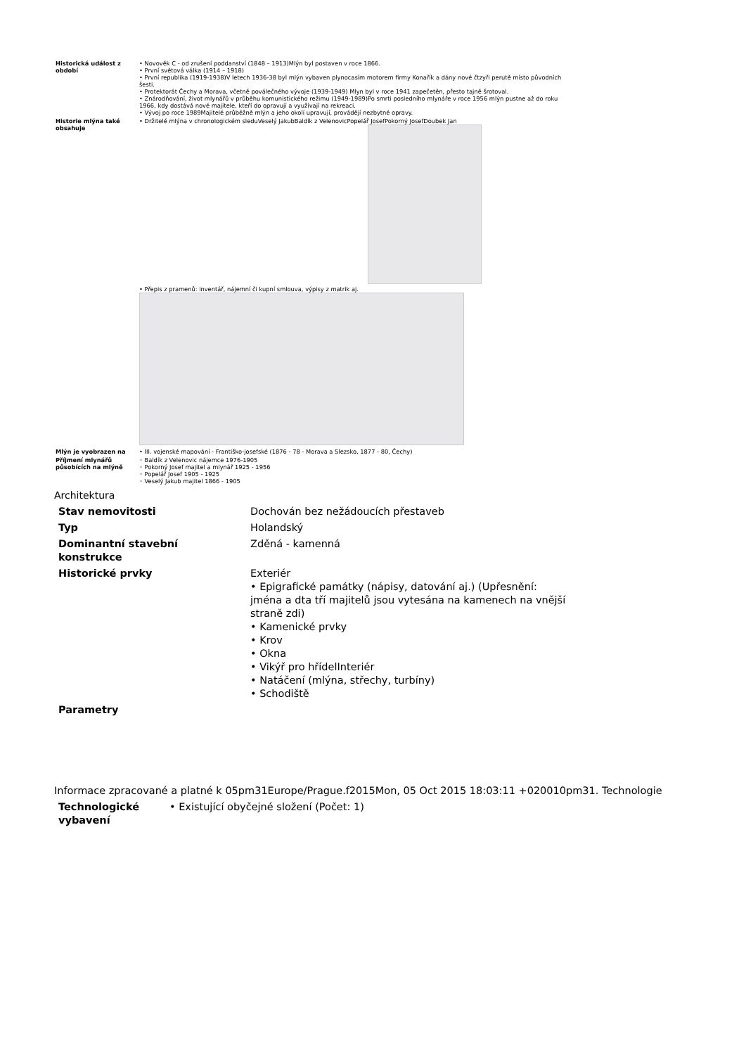| Historická událost z období | • Novověk C - od zrušení poddanství (1848 – 1913)Mlýn byl postaven v roce 1866. • První světová válka (1914 – 1918) • První republika (1919-1938)V letech 1936-38 byl mlýn vybaven plynocasím motorem firmy Konařík a dány nové čtzyři perutě místo původních šesti. • Protektorát Čechy a Morava, včetně poválečného vývoje (1939-1949) Mlyn byl v roce 1941 zapečetěn, přesto tajně šrotoval. • Znárodňování, život mlynářů v průběhu komunistického režimu (1949-1989)Po smrti posledního mlynáře v roce 1956 mlýn pustne až do roku 1966, kdy dostává nové majitele, kteří do opravují a využívají na rekreaci. • Vývoj po roce 1989Majitelé průběžně mlýn a jeho okolí upravují, provádějí nezbytné opravy. |
| Historie mlýna také obsahuje | • Držitelé mlýna v chronologickém sleduVeselý JakubBaldík z VelenovicPopelář JosefPokorný JosefDoubek Jan • Přepis z pramenů: inventář, nájemní či kupní smlouva, výpisy z matrik aj. |
| Mlýn je vyobrazen na | • III. vojenské mapování - Františko-josefské (1876 - 78 - Morava a Slezsko, 1877 - 80, Čechy) |
| Příjmení mlynářů působících na mlýně | ◦ Baldík z Velenovic nájemce 1976-1905 ◦ Pokorný Josef majitel a mlynář 1925 - 1956 ◦ Popelář Josef 1905 - 1925 ◦ Veselý Jakub majitel 1866 - 1905 |
Architektura
| Stav nemovitosti | Dochován bez nežádoucích přestaveb |
| Typ | Holandský |
| Dominantní stavební konstrukce | Zděná - kamenná |
| Historické prvky | Exteriér • Epigrafické památky (nápisy, datování aj.) (Upřesnění: jména a dta tří majitelů jsou vytesána na kamenech na vnější straně zdi) • Kamenické prvky • Krov • Okna • Vikýř pro hřídelInteriér • Natáčení (mlýna, střechy, turbíny) • Schodiště |
| Parametry | |
Informace zpracované a platné k 05pm31Europe/Prague.f2015Mon, 05 Oct 2015 18:03:11 +020010pm31. Technologie
| Technologické vybavení | • Existující obyčejné složení (Počet: 1) |